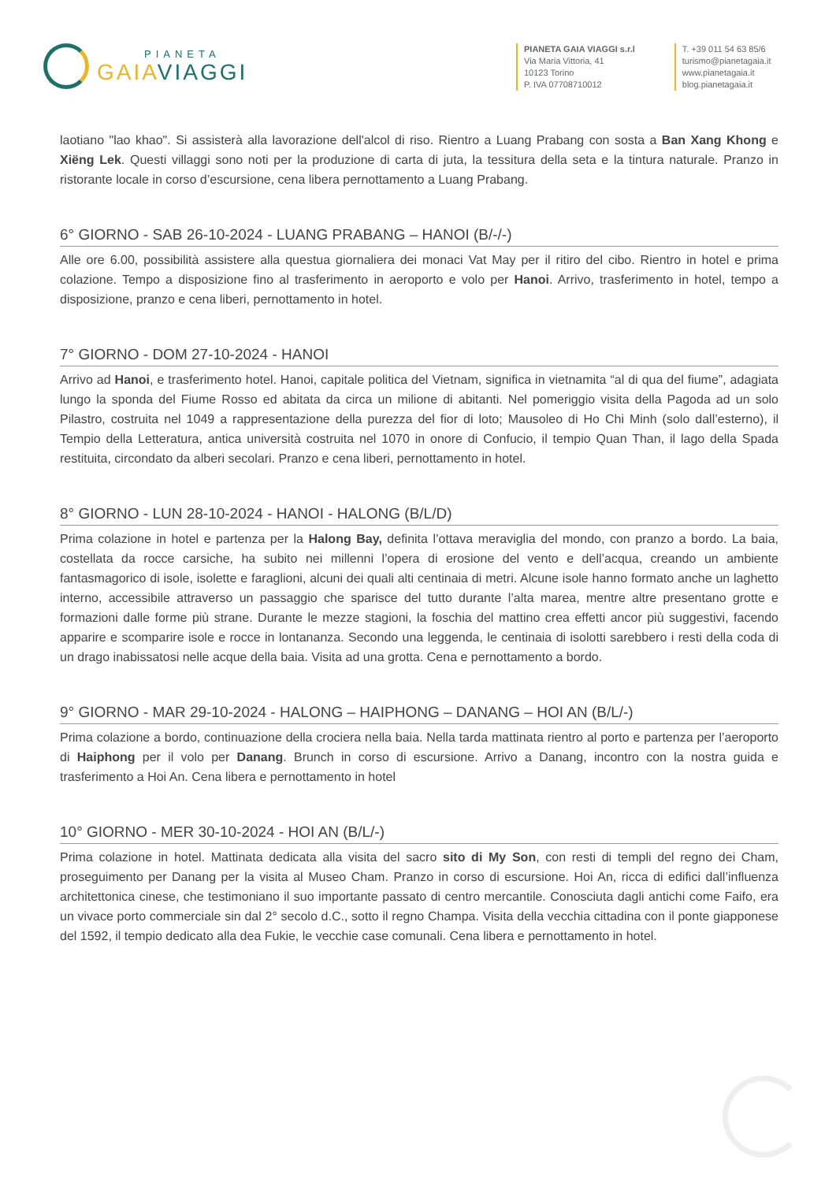PIANETA
GAIAVIAGGI
PIANETA GAIA VIAGGI s.r.l
Via Maria Vittoria, 41
10123 Torino
P. IVA 07708710012
T. +39 011 54 63 85/6
turismo@pianetagaia.it
www.pianetagaia.it
blog.pianetagaia.it
laotiano "lao khao". Si assisterà alla lavorazione dell'alcol di riso. Rientro a Luang Prabang con sosta a Ban Xang Khong e Xiëng Lek. Questi villaggi sono noti per la produzione di carta di juta, la tessitura della seta e la tintura naturale. Pranzo in ristorante locale in corso d’escursione, cena libera pernottamento a Luang Prabang.
6° GIORNO - SAB 26-10-2024 - LUANG PRABANG – HANOI (B/-/-)
Alle ore 6.00, possibilità assistere alla questua giornaliera dei monaci Vat May per il ritiro del cibo. Rientro in hotel e prima colazione. Tempo a disposizione fino al trasferimento in aeroporto e volo per Hanoi. Arrivo, trasferimento in hotel, tempo a disposizione, pranzo e cena liberi, pernottamento in hotel.
7° GIORNO - DOM 27-10-2024 - HANOI
Arrivo ad Hanoi, e trasferimento hotel. Hanoi, capitale politica del Vietnam, significa in vietnamita “al di qua del fiume”, adagiata lungo la sponda del Fiume Rosso ed abitata da circa un milione di abitanti. Nel pomeriggio visita della Pagoda ad un solo Pilastro, costruita nel 1049 a rappresentazione della purezza del fior di loto; Mausoleo di Ho Chi Minh (solo dall’esterno), il Tempio della Letteratura, antica università costruita nel 1070 in onore di Confucio, il tempio Quan Than, il lago della Spada restituita, circondato da alberi secolari. Pranzo e cena liberi, pernottamento in hotel.
8° GIORNO - LUN 28-10-2024 - HANOI - HALONG (B/L/D)
Prima colazione in hotel e partenza per la Halong Bay, definita l’ottava meraviglia del mondo, con pranzo a bordo. La baia, costellata da rocce carsiche, ha subito nei millenni l’opera di erosione del vento e dell’acqua, creando un ambiente fantasmagorico di isole, isolette e faraglioni, alcuni dei quali alti centinaia di metri. Alcune isole hanno formato anche un laghetto interno, accessibile attraverso un passaggio che sparisce del tutto durante l’alta marea, mentre altre presentano grotte e formazioni dalle forme più strane. Durante le mezze stagioni, la foschia del mattino crea effetti ancor più suggestivi, facendo apparire e scomparire isole e rocce in lontananza. Secondo una leggenda, le centinaia di isolotti sarebbero i resti della coda di un drago inabissatosi nelle acque della baia. Visita ad una grotta. Cena e pernottamento a bordo.
9° GIORNO - MAR 29-10-2024 - HALONG – HAIPHONG – DANANG – HOI AN (B/L/-)
Prima colazione a bordo, continuazione della crociera nella baia. Nella tarda mattinata rientro al porto e partenza per l’aeroporto di Haiphong per il volo per Danang. Brunch in corso di escursione. Arrivo a Danang, incontro con la nostra guida e trasferimento a Hoi An. Cena libera e pernottamento in hotel
10° GIORNO - MER 30-10-2024 - HOI AN (B/L/-)
Prima colazione in hotel. Mattinata dedicata alla visita del sacro sito di My Son, con resti di templi del regno dei Cham, proseguimento per Danang per la visita al Museo Cham. Pranzo in corso di escursione. Hoi An, ricca di edifici dall’influenza architettonica cinese, che testimoniano il suo importante passato di centro mercantile. Conosciuta dagli antichi come Faifo, era un vivace porto commerciale sin dal 2° secolo d.C., sotto il regno Champa. Visita della vecchia cittadina con il ponte giapponese del 1592, il tempio dedicato alla dea Fukie, le vecchie case comunali. Cena libera e pernottamento in hotel.